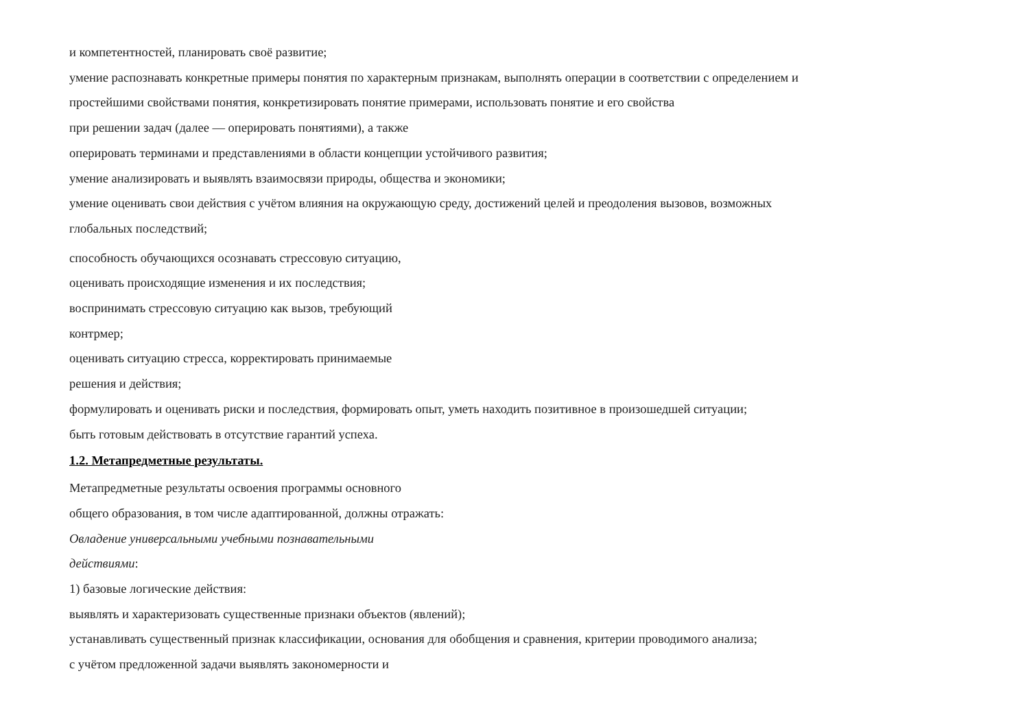и компетентностей, планировать своё развитие;
умение распознавать конкретные примеры понятия по характерным признакам, выполнять операции в соответствии с определением и
простейшими свойствами понятия, конкретизировать понятие примерами, использовать понятие и его свойства
при решении задач (далее — оперировать понятиями), а также
оперировать терминами и представлениями в области концепции устойчивого развития;
умение анализировать и выявлять взаимосвязи природы, общества и экономики;
умение оценивать свои действия с учётом влияния на окружающую среду, достижений целей и преодоления вызовов, возможных
глобальных последствий;
способность обучающихся осознавать стрессовую ситуацию,
оценивать происходящие изменения и их последствия;
воспринимать стрессовую ситуацию как вызов, требующий
контрмер;
оценивать ситуацию стресса, корректировать принимаемые
решения и действия;
формулировать и оценивать риски и последствия, формировать опыт, уметь находить позитивное в произошедшей ситуации;
быть готовым действовать в отсутствие гарантий успеха.
1.2. Метапредметные результаты.
Метапредметные результаты освоения программы основного
общего образования, в том числе адаптированной, должны отражать:
Овладение универсальными учебными познавательными
действиями:
1) базовые логические действия:
выявлять и характеризовать существенные признаки объектов (явлений);
устанавливать существенный признак классификации, основания для обобщения и сравнения, критерии проводимого анализа;
с учётом предложенной задачи выявлять закономерности и